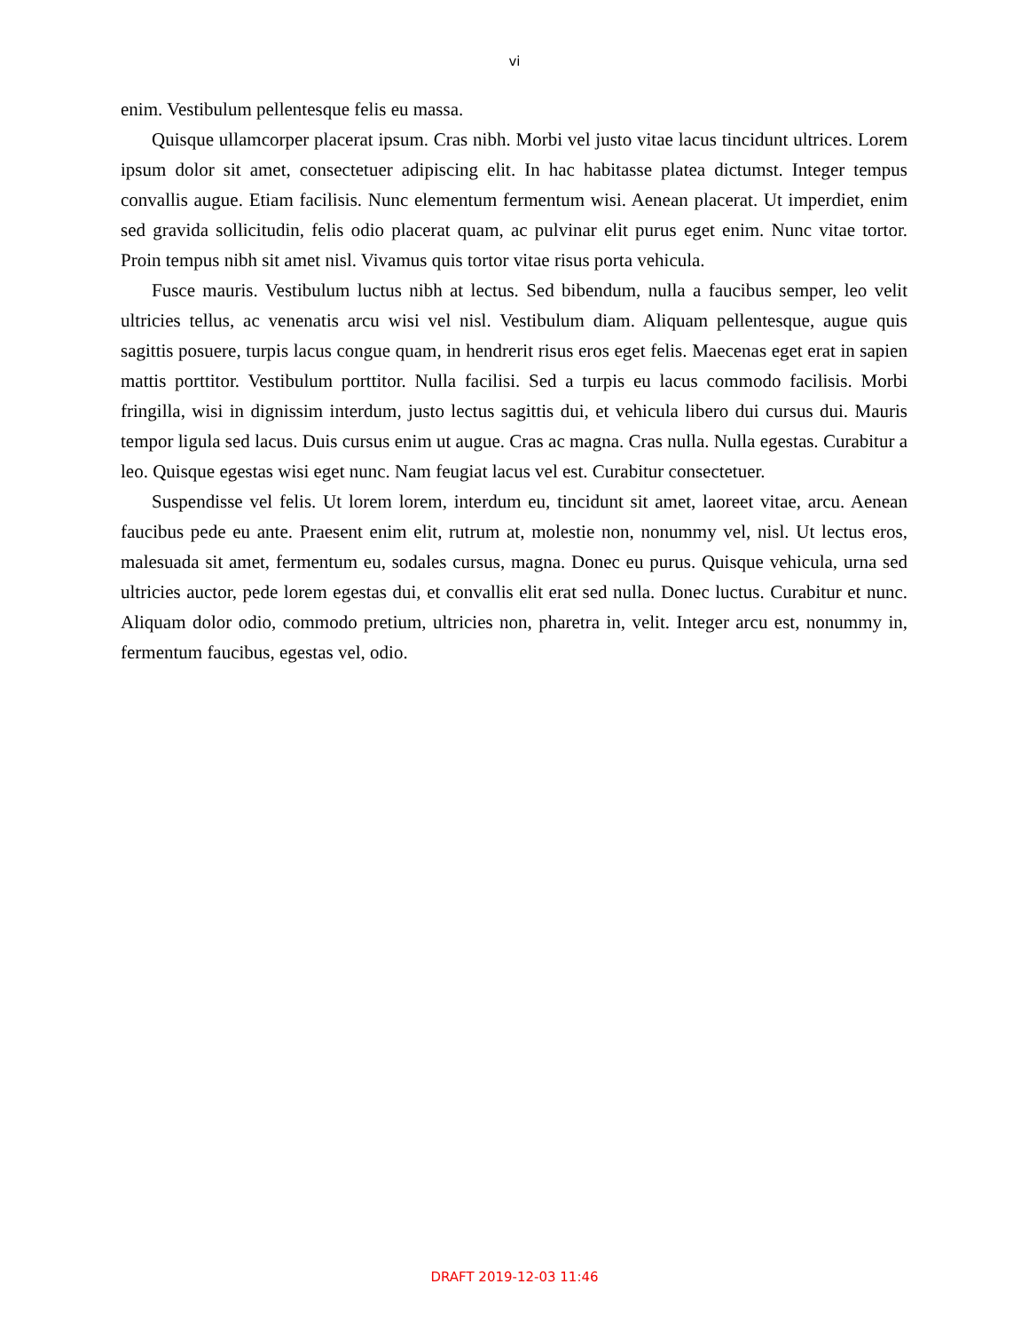vi
enim. Vestibulum pellentesque felis eu massa.
Quisque ullamcorper placerat ipsum. Cras nibh. Morbi vel justo vitae lacus tincidunt ultrices. Lorem ipsum dolor sit amet, consectetuer adipiscing elit. In hac habitasse platea dictumst. Integer tempus convallis augue. Etiam facilisis. Nunc elementum fermentum wisi. Aenean placerat. Ut imperdiet, enim sed gravida sollicitudin, felis odio placerat quam, ac pulvinar elit purus eget enim. Nunc vitae tortor. Proin tempus nibh sit amet nisl. Vivamus quis tortor vitae risus porta vehicula.
Fusce mauris. Vestibulum luctus nibh at lectus. Sed bibendum, nulla a faucibus semper, leo velit ultricies tellus, ac venenatis arcu wisi vel nisl. Vestibulum diam. Aliquam pellentesque, augue quis sagittis posuere, turpis lacus congue quam, in hendrerit risus eros eget felis. Maecenas eget erat in sapien mattis porttitor. Vestibulum porttitor. Nulla facilisi. Sed a turpis eu lacus commodo facilisis. Morbi fringilla, wisi in dignissim interdum, justo lectus sagittis dui, et vehicula libero dui cursus dui. Mauris tempor ligula sed lacus. Duis cursus enim ut augue. Cras ac magna. Cras nulla. Nulla egestas. Curabitur a leo. Quisque egestas wisi eget nunc. Nam feugiat lacus vel est. Curabitur consectetuer.
Suspendisse vel felis. Ut lorem lorem, interdum eu, tincidunt sit amet, laoreet vitae, arcu. Aenean faucibus pede eu ante. Praesent enim elit, rutrum at, molestie non, nonummy vel, nisl. Ut lectus eros, malesuada sit amet, fermentum eu, sodales cursus, magna. Donec eu purus. Quisque vehicula, urna sed ultricies auctor, pede lorem egestas dui, et convallis elit erat sed nulla. Donec luctus. Curabitur et nunc. Aliquam dolor odio, commodo pretium, ultricies non, pharetra in, velit. Integer arcu est, nonummy in, fermentum faucibus, egestas vel, odio.
DRAFT 2019-12-03 11:46